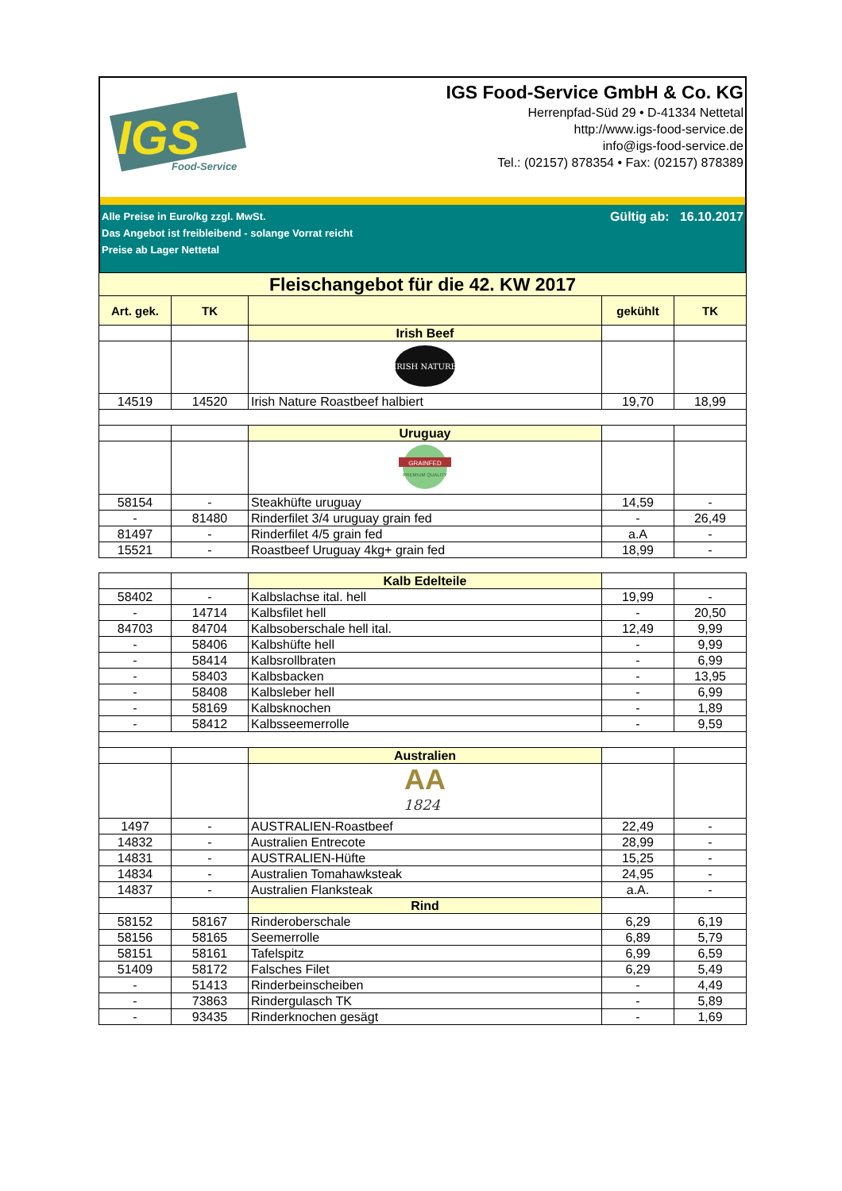IGS
Food-Service
IGS Food-Service GmbH & Co. KG
Herrenpfad-Süd 29 • D-41334 Nettetal
http://www.igs-food-service.de
info@igs-food-service.de
Tel.: (02157) 878354 • Fax: (02157) 878389
Alle Preise in Euro/kg zzgl. MwSt.
Das Angebot ist freibleibend - solange Vorrat reicht
Preise ab Lager Nettetal
Gültig ab: 16.10.2017
| Fleischangebot für die 42. KW 2017 | | | | |
| Art. gek. | TK | | gekühlt | TK |
| | | Irish Beef | | |
| | | IRISH NATURE | | |
| 14519 | 14520 | Irish Nature Roastbeef halbiert | 19,70 | 18,99 |
| | | Uruguay | | |
| | | GRAINFED PREMIUM QUALITY | | |
| 58154 | - | Steakhüfte uruguay | 14,59 | - |
| - | 81480 | Rinderfilet 3/4 uruguay grain fed | - | 26,49 |
| 81497 | - | Rinderfilet 4/5 grain fed | a.A | - |
| 15521 | - | Roastbeef Uruguay 4kg+ grain fed | 18,99 | - |
| | | Kalb Edelteile | | |
| 58402 | - | Kalbslachse ital. hell | 19,99 | - |
| - | 14714 | Kalbsfilet hell | - | 20,50 |
| 84703 | 84704 | Kalbsoberschale hell ital. | 12,49 | 9,99 |
| - | 58406 | Kalbshüfte hell | - | 9,99 |
| - | 58414 | Kalbsrollbraten | - | 6,99 |
| - | 58403 | Kalbsbacken | - | 13,95 |
| - | 58408 | Kalbsleber hell | - | 6,99 |
| - | 58169 | Kalbsknochen | - | 1,89 |
| - | 58412 | Kalbsseemerrolle | - | 9,59 |
| | | Australien | | |
| | | AA 1824 | | |
| 1497 | - | AUSTRALIEN-Roastbeef | 22,49 | - |
| 14832 | - | Australien Entrecote | 28,99 | - |
| 14831 | - | AUSTRALIEN-Hüfte | 15,25 | - |
| 14834 | - | Australien Tomahawksteak | 24,95 | - |
| 14837 | - | Australien Flanksteak | a.A. | - |
| | | Rind | | |
| 58152 | 58167 | Rinderoberschale | 6,29 | 6,19 |
| 58156 | 58165 | Seemerrolle | 6,89 | 5,79 |
| 58151 | 58161 | Tafelspitz | 6,99 | 6,59 |
| 51409 | 58172 | Falsches Filet | 6,29 | 5,49 |
| - | 51413 | Rinderbeinscheiben | - | 4,49 |
| - | 73863 | Rindergulasch TK | - | 5,89 |
| - | 93435 | Rinderknochen gesägt | - | 1,69 |